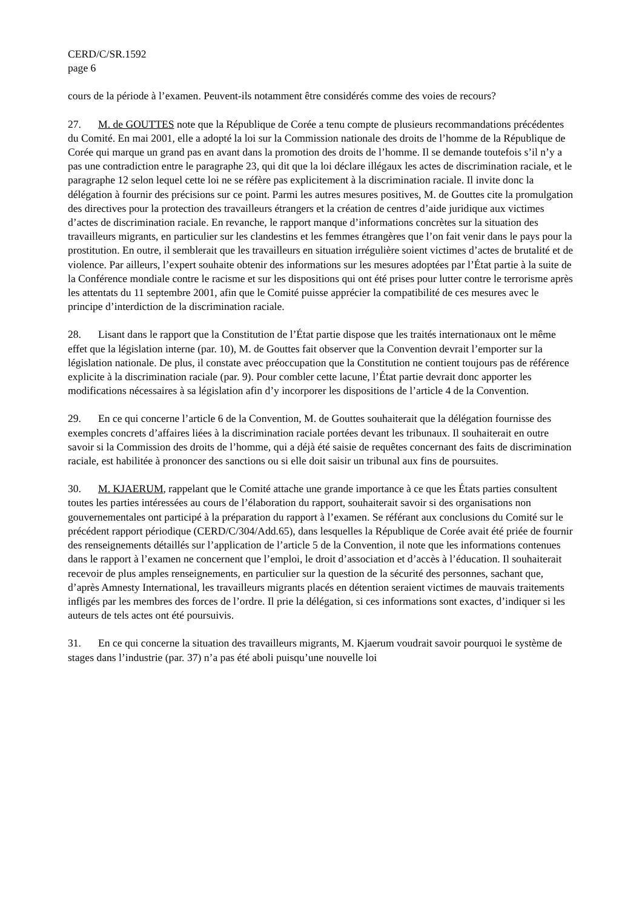CERD/C/SR.1592
page 6
cours de la période à l’examen. Peuvent-ils notamment être considérés comme des voies de recours?
27. M. de GOUTTES note que la République de Corée a tenu compte de plusieurs recommandations précédentes du Comité. En mai 2001, elle a adopté la loi sur la Commission nationale des droits de l’homme de la République de Corée qui marque un grand pas en avant dans la promotion des droits de l’homme. Il se demande toutefois s’il n’y a pas une contradiction entre le paragraphe 23, qui dit que la loi déclare illégaux les actes de discrimination raciale, et le paragraphe 12 selon lequel cette loi ne se réfère pas explicitement à la discrimination raciale. Il invite donc la délégation à fournir des précisions sur ce point. Parmi les autres mesures positives, M. de Gouttes cite la promulgation des directives pour la protection des travailleurs étrangers et la création de centres d’aide juridique aux victimes d’actes de discrimination raciale. En revanche, le rapport manque d’informations concrètes sur la situation des travailleurs migrants, en particulier sur les clandestins et les femmes étrangères que l’on fait venir dans le pays pour la prostitution. En outre, il semblerait que les travailleurs en situation irrégulière soient victimes d’actes de brutalité et de violence. Par ailleurs, l’expert souhaite obtenir des informations sur les mesures adoptées par l’État partie à la suite de la Conférence mondiale contre le racisme et sur les dispositions qui ont été prises pour lutter contre le terrorisme après les attentats du 11 septembre 2001, afin que le Comité puisse apprécier la compatibilité de ces mesures avec le principe d’interdiction de la discrimination raciale.
28. Lisant dans le rapport que la Constitution de l’État partie dispose que les traités internationaux ont le même effet que la législation interne (par. 10), M. de Gouttes fait observer que la Convention devrait l’emporter sur la législation nationale. De plus, il constate avec préoccupation que la Constitution ne contient toujours pas de référence explicite à la discrimination raciale (par. 9). Pour combler cette lacune, l’État partie devrait donc apporter les modifications nécessaires à sa législation afin d’y incorporer les dispositions de l’article 4 de la Convention.
29. En ce qui concerne l’article 6 de la Convention, M. de Gouttes souhaiterait que la délégation fournisse des exemples concrets d’affaires liées à la discrimination raciale portées devant les tribunaux. Il souhaiterait en outre savoir si la Commission des droits de l’homme, qui a déjà été saisie de requêtes concernant des faits de discrimination raciale, est habilitée à prononcer des sanctions ou si elle doit saisir un tribunal aux fins de poursuites.
30. M. KJAERUM, rappelant que le Comité attache une grande importance à ce que les États parties consultent toutes les parties intéressées au cours de l’élaboration du rapport, souhaiterait savoir si des organisations non gouvernementales ont participé à la préparation du rapport à l’examen. Se référant aux conclusions du Comité sur le précédent rapport périodique (CERD/C/304/Add.65), dans lesquelles la République de Corée avait été priée de fournir des renseignements détaillés sur l’application de l’article 5 de la Convention, il note que les informations contenues dans le rapport à l’examen ne concernent que l’emploi, le droit d’association et d’accès à l’éducation. Il souhaiterait recevoir de plus amples renseignements, en particulier sur la question de la sécurité des personnes, sachant que, d’après Amnesty International, les travailleurs migrants placés en détention seraient victimes de mauvais traitements infligés par les membres des forces de l’ordre. Il prie la délégation, si ces informations sont exactes, d’indiquer si les auteurs de tels actes ont été poursuivis.
31. En ce qui concerne la situation des travailleurs migrants, M. Kjaerum voudrait savoir pourquoi le système de stages dans l’industrie (par. 37) n’a pas été aboli puisqu’une nouvelle loi